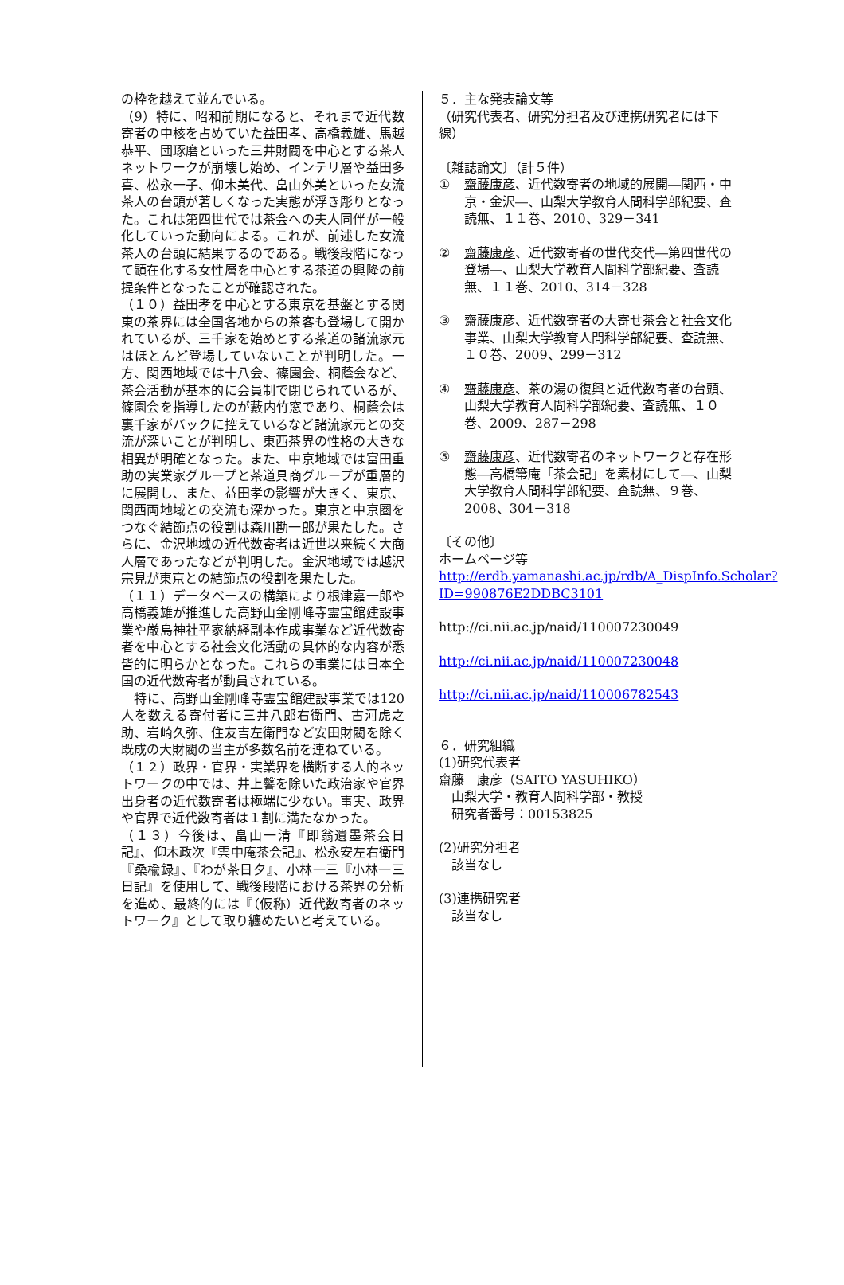の枠を越えて並んでいる。
（9）特に、昭和前期になると、それまで近代数寄者の中核を占めていた益田孝、高橋義雄、馬越恭平、団琢磨といった三井財閥を中心とする茶人ネットワークが崩壊し始め、インテリ層や益田多喜、松永一子、仰木美代、畠山外美といった女流茶人の台頭が著しくなった実態が浮き彫りとなった。これは第四世代では茶会への夫人同伴が一般化していった動向による。これが、前述した女流茶人の台頭に結果するのである。戦後段階になって顕在化する女性層を中心とする茶道の興隆の前提条件となったことが確認された。
（１０）益田孝を中心とする東京を基盤とする関東の茶界には全国各地からの茶客も登場して開かれているが、三千家を始めとする茶道の諸流家元はほとんど登場していないことが判明した。一方、関西地域では十八会、篠園会、桐蔭会など、茶会活動が基本的に会員制で閉じられているが、篠園会を指導したのが藪内竹窓であり、桐蔭会は裏千家がバックに控えているなど諸流家元との交流が深いことが判明し、東西茶界の性格の大きな相異が明確となった。また、中京地域では富田重助の実業家グループと茶道具商グループが重層的に展開し、また、益田孝の影響が大きく、東京、関西両地域との交流も深かった。東京と中京圏をつなぐ結節点の役割は森川勘一郎が果たした。さらに、金沢地域の近代数寄者は近世以来続く大商人層であったなどが判明した。金沢地域では越沢宗見が東京との結節点の役割を果たした。
（１１）データベースの構築により根津嘉一郎や高橋義雄が推進した高野山金剛峰寺霊宝館建設事業や厳島神社平家納経副本作成事業など近代数寄者を中心とする社会文化活動の具体的な内容が悉皆的に明らかとなった。これらの事業には日本全国の近代数寄者が動員されている。
　特に、高野山金剛峰寺霊宝館建設事業では120 人を数える寄付者に三井八郎右衛門、古河虎之助、岩崎久弥、住友吉左衛門など安田財閥を除く既成の大財閥の当主が多数名前を連ねている。
（１２）政界・官界・実業界を横断する人的ネットワークの中では、井上馨を除いた政治家や官界出身者の近代数寄者は極端に少ない。事実、政界や官界で近代数寄者は１割に満たなかった。
（１３）今後は、畠山一清『即翁遺墨茶会日記』、仰木政次『雲中庵茶会記』、松永安左右衛門『桑楡録』、『わが茶日夕』、小林一三『小林一三日記』を使用して、戦後段階における茶界の分析を進め、最終的には『（仮称）近代数寄者のネットワーク』として取り纏めたいと考えている。
５．主な発表論文等
（研究代表者、研究分担者及び連携研究者には下線）
〔雑誌論文〕（計５件）
① 齋藤康彦、近代数寄者の地域的展開―関西・中京・金沢―、山梨大学教育人間科学部紀要、査読無、１１巻、2010、329－341
② 齋藤康彦、近代数寄者の世代交代―第四世代の登場―、山梨大学教育人間科学部紀要、査読無、１１巻、2010、314－328
③ 齋藤康彦、近代数寄者の大寄せ茶会と社会文化事業、山梨大学教育人間科学部紀要、査読無、１０巻、2009、299－312
④ 齋藤康彦、茶の湯の復興と近代数寄者の台頭、山梨大学教育人間科学部紀要、査読無、１０巻、2009、287－298
⑤ 齋藤康彦、近代数寄者のネットワークと存在形態―高橋箒庵「茶会記」を素材にして―、山梨大学教育人間科学部紀要、査読無、９巻、2008、304－318
〔その他〕
ホームページ等
http://erdb.yamanashi.ac.jp/rdb/A_DispInfo.Scholar?ID=990876E2DDBC3101
http://ci.nii.ac.jp/naid/110007230049
http://ci.nii.ac.jp/naid/110007230048
http://ci.nii.ac.jp/naid/110006782543
６．研究組織
(1)研究代表者
齋藤　康彦（SAITO YASUHIKO）
　山梨大学・教育人間科学部・教授
　研究者番号：00153825
(2)研究分担者
　該当なし
(3)連携研究者
　該当なし